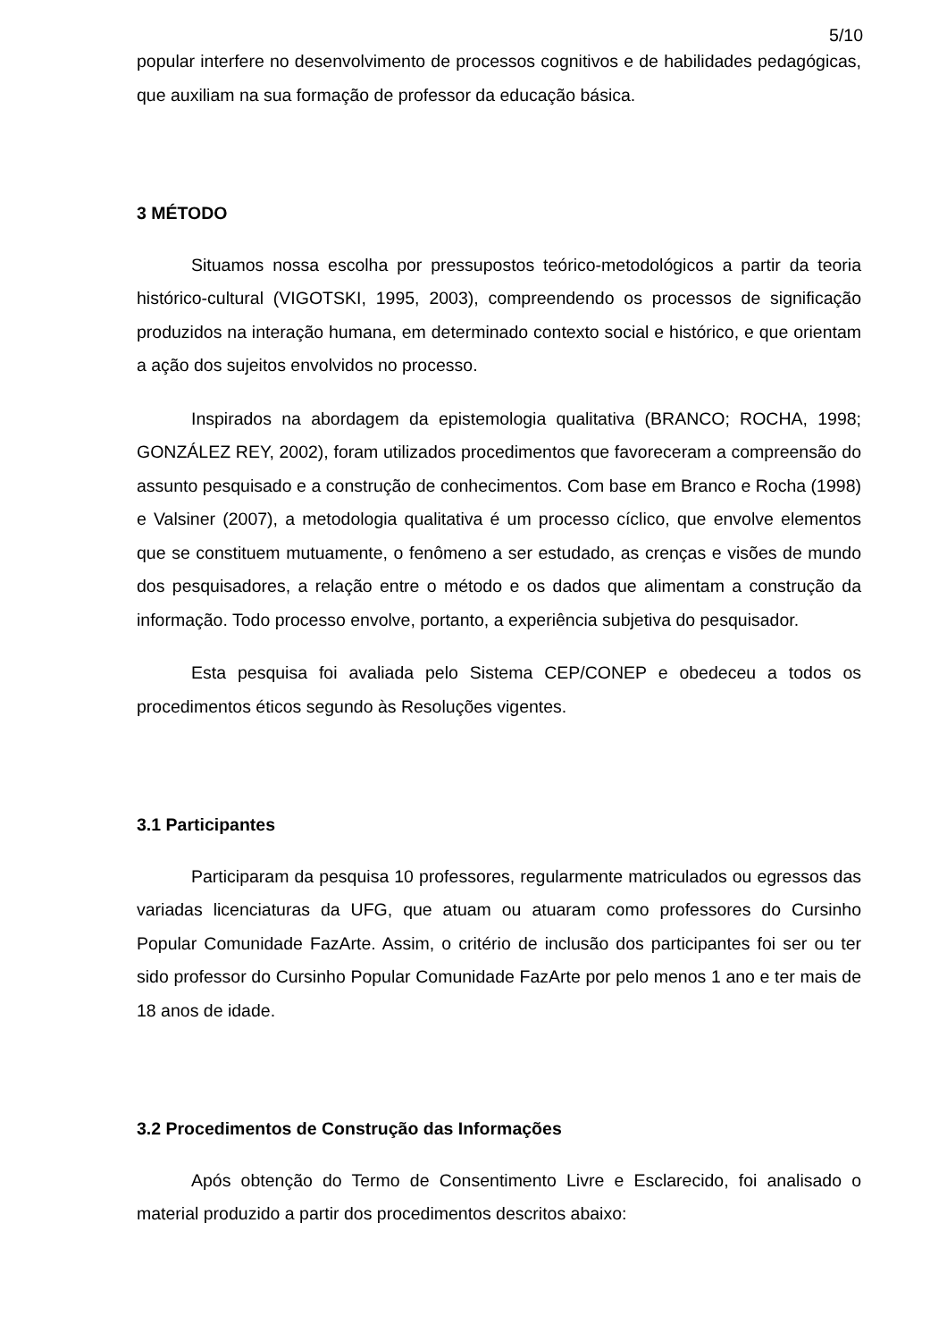5/10
popular interfere no desenvolvimento de processos cognitivos e de habilidades pedagógicas, que auxiliam na sua formação de professor da educação básica.
3 MÉTODO
Situamos nossa escolha por pressupostos teórico-metodológicos a partir da teoria histórico-cultural (VIGOTSKI, 1995, 2003), compreendendo os processos de significação produzidos na interação humana, em determinado contexto social e histórico, e que orientam a ação dos sujeitos envolvidos no processo.
Inspirados na abordagem da epistemologia qualitativa (BRANCO; ROCHA, 1998; GONZÁLEZ REY, 2002), foram utilizados procedimentos que favoreceram a compreensão do assunto pesquisado e a construção de conhecimentos. Com base em Branco e Rocha (1998) e Valsiner (2007), a metodologia qualitativa é um processo cíclico, que envolve elementos que se constituem mutuamente, o fenômeno a ser estudado, as crenças e visões de mundo dos pesquisadores, a relação entre o método e os dados que alimentam a construção da informação. Todo processo envolve, portanto, a experiência subjetiva do pesquisador.
Esta pesquisa foi avaliada pelo Sistema CEP/CONEP e obedeceu a todos os procedimentos éticos segundo às Resoluções vigentes.
3.1 Participantes
Participaram da pesquisa 10 professores, regularmente matriculados ou egressos das variadas licenciaturas da UFG, que atuam ou atuaram como professores do Cursinho Popular Comunidade FazArte. Assim, o critério de inclusão dos participantes foi ser ou ter sido professor do Cursinho Popular Comunidade FazArte por pelo menos 1 ano e ter mais de 18 anos de idade.
3.2 Procedimentos de Construção das Informações
Após obtenção do Termo de Consentimento Livre e Esclarecido, foi analisado o material produzido a partir dos procedimentos descritos abaixo: